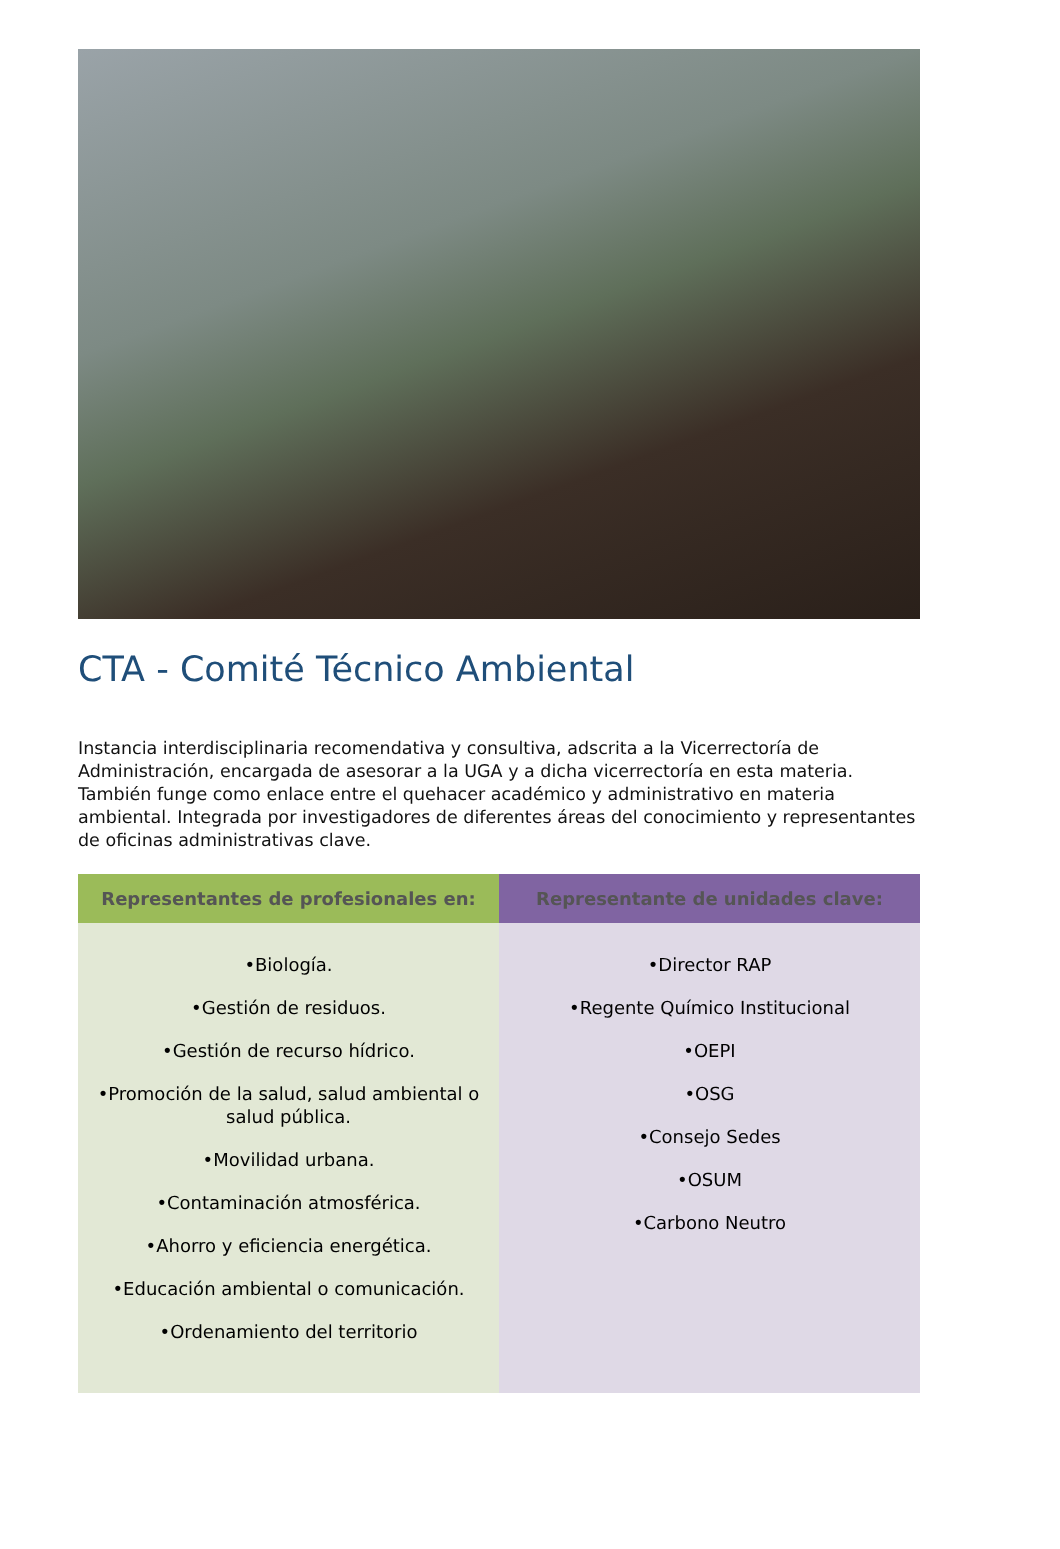CTA - Comité Técnico Ambiental
Instancia interdisciplinaria recomendativa y consultiva, adscrita a la Vicerrectoría de Administración, encargada de asesorar a la UGA y a dicha vicerrectoría en esta materia. También funge como enlace entre el quehacer académico y administrativo en materia ambiental. Integrada por investigadores de diferentes áreas del conocimiento y representantes de oficinas administrativas clave.
| Representantes de profesionales en: | Representante de unidades clave: |
| --- | --- |
| •Biología. •Gestión de residuos. •Gestión de recurso hídrico. •Promoción de la salud, salud ambiental o salud pública. •Movilidad urbana. •Contaminación atmosférica. •Ahorro y eficiencia energética. •Educación ambiental o comunicación. •Ordenamiento del territorio | •Director RAP •Regente Químico Institucional •OEPI •OSG •Consejo Sedes •OSUM •Carbono Neutro |